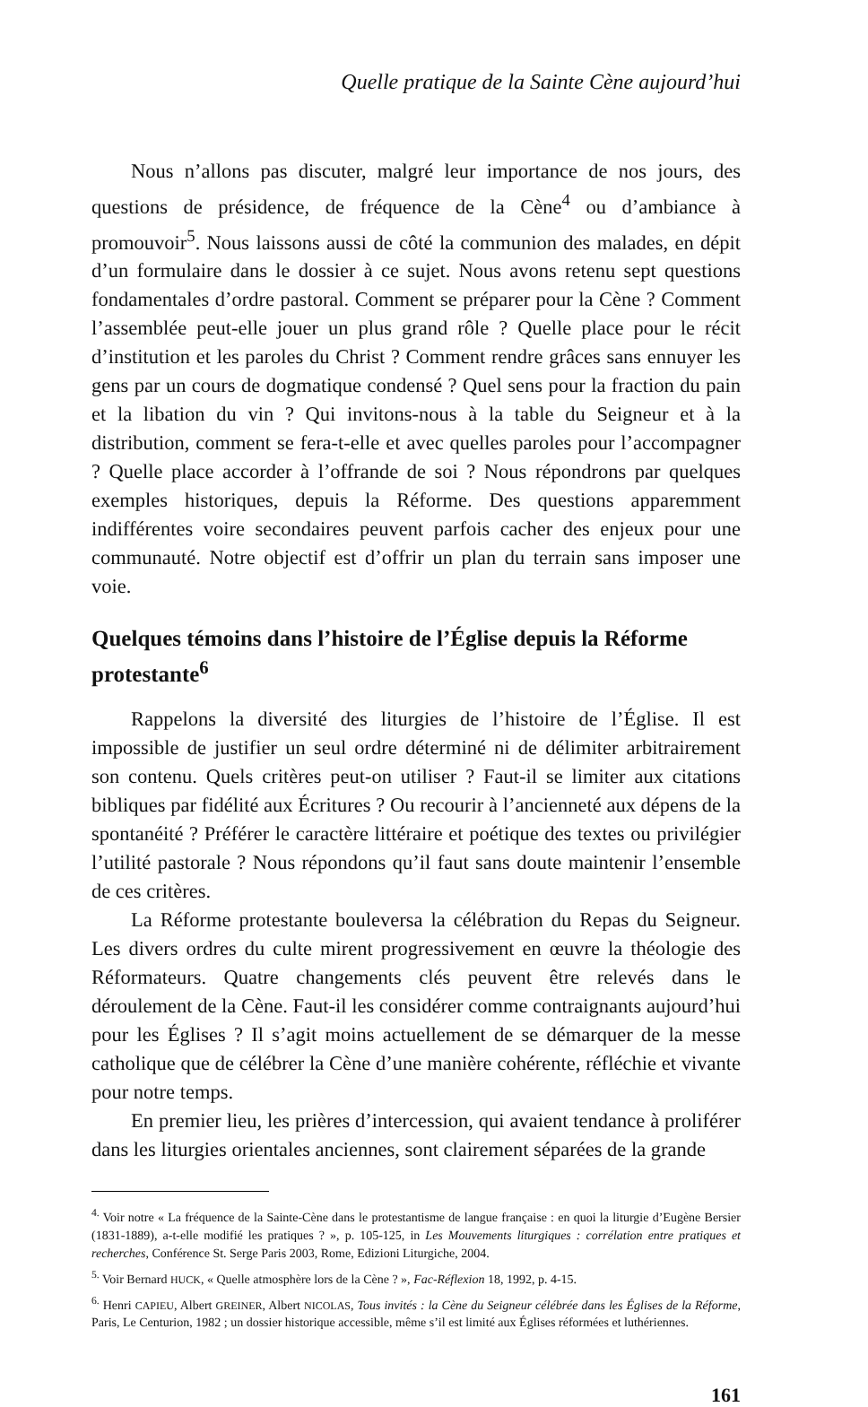Quelle pratique de la Sainte Cène aujourd’hui
Nous n’allons pas discuter, malgré leur importance de nos jours, des questions de présidence, de fréquence de la Cène<sup>4</sup> ou d’ambiance à promouvoir<sup>5</sup>. Nous laissons aussi de côté la communion des malades, en dépit d’un formulaire dans le dossier à ce sujet. Nous avons retenu sept questions fondamentales d’ordre pastoral. Comment se préparer pour la Cène ? Comment l’assemblée peut-elle jouer un plus grand rôle ? Quelle place pour le récit d’institution et les paroles du Christ ? Comment rendre grâces sans ennuyer les gens par un cours de dogmatique condensé ? Quel sens pour la fraction du pain et la libation du vin ? Qui invitons-nous à la table du Seigneur et à la distribution, comment se fera-t-elle et avec quelles paroles pour l’accompagner ? Quelle place accorder à l’offrande de soi ? Nous répondrons par quelques exemples historiques, depuis la Réforme. Des questions apparemment indifférentes voire secondaires peuvent parfois cacher des enjeux pour une communauté. Notre objectif est d’offrir un plan du terrain sans imposer une voie.
Quelques témoins dans l’histoire de l’Église depuis la Réforme protestante<sup>6</sup>
Rappelons la diversité des liturgies de l’histoire de l’Église. Il est impossible de justifier un seul ordre déterminé ni de délimiter arbitrairement son contenu. Quels critères peut-on utiliser ? Faut-il se limiter aux citations bibliques par fidélité aux Écritures ? Ou recourir à l’ancienneté aux dépens de la spontanéité ? Préférer le caractère littéraire et poétique des textes ou privilégier l’utilité pastorale ? Nous répondons qu’il faut sans doute maintenir l’ensemble de ces critères.
La Réforme protestante bouleversa la célébration du Repas du Seigneur. Les divers ordres du culte mirent progressivement en œuvre la théologie des Réformateurs. Quatre changements clés peuvent être relevés dans le déroulement de la Cène. Faut-il les considérer comme contraignants aujourd’hui pour les Églises ? Il s’agit moins actuellement de se démarquer de la messe catholique que de célébrer la Cène d’une manière cohérente, réfléchie et vivante pour notre temps.
En premier lieu, les prières d’intercession, qui avaient tendance à proliférer dans les liturgies orientales anciennes, sont clairement séparées de la grande
<sup>4.</sup> Voir notre « La fréquence de la Sainte-Cène dans le protestantisme de langue française : en quoi la liturgie d’Eugène Bersier (1831-1889), a-t-elle modifié les pratiques ? », p. 105-125, in Les Mouvements liturgiques : corrélation entre pratiques et recherches, Conférence St. Serge Paris 2003, Rome, Edizioni Liturgiche, 2004.
<sup>5.</sup> Voir Bernard HUCK, « Quelle atmosphère lors de la Cène ? », Fac-Réflexion 18, 1992, p. 4-15.
<sup>6.</sup> Henri CAPIEU, Albert GREINER, Albert NICOLAS, Tous invités : la Cène du Seigneur célébrée dans les Églises de la Réforme, Paris, Le Centurion, 1982 ; un dossier historique accessible, même s’il est limité aux Églises réformées et luthériennes.
161